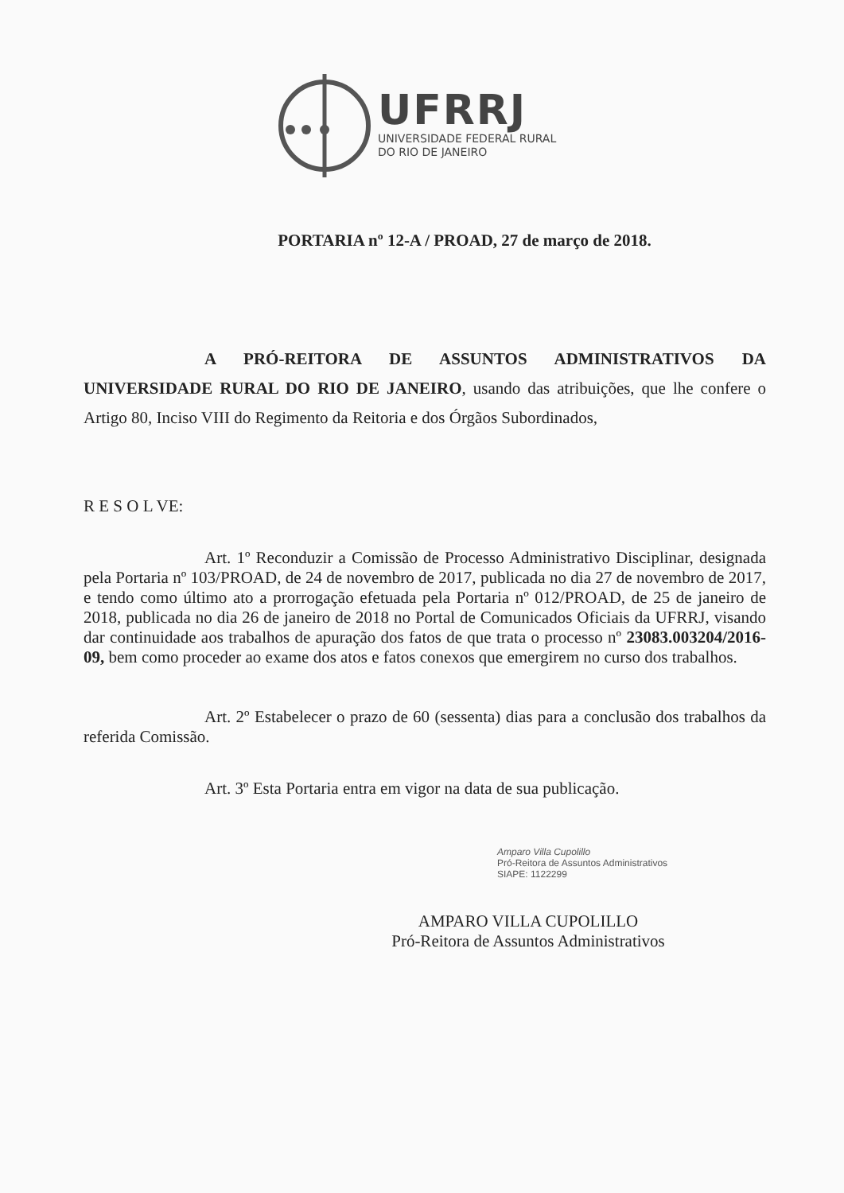UFRRJ
UNIVERSIDADE FEDERAL RURAL
DO RIO DE JANEIRO
PORTARIA nº 12-A / PROAD, 27 de março de 2018.
A PRÓ-REITORA DE ASSUNTOS ADMINISTRATIVOS DA UNIVERSIDADE RURAL DO RIO DE JANEIRO, usando das atribuições, que lhe confere o Artigo 80, Inciso VIII do Regimento da Reitoria e dos Órgãos Subordinados,
R E S O L VE:
Art. 1º Reconduzir a Comissão de Processo Administrativo Disciplinar, designada pela Portaria nº 103/PROAD, de 24 de novembro de 2017, publicada no dia 27 de novembro de 2017, e tendo como último ato a prorrogação efetuada pela Portaria nº 012/PROAD, de 25 de janeiro de 2018, publicada no dia 26 de janeiro de 2018 no Portal de Comunicados Oficiais da UFRRJ, visando dar continuidade aos trabalhos de apuração dos fatos de que trata o processo nº 23083.003204/2016-09, bem como proceder ao exame dos atos e fatos conexos que emergirem no curso dos trabalhos.
Art. 2º Estabelecer o prazo de 60 (sessenta) dias para a conclusão dos trabalhos da referida Comissão.
Art. 3º Esta Portaria entra em vigor na data de sua publicação.
Amparo Villa Cupolillo
Pró-Reitora de Assuntos Administrativos
SIAPE: 1122299
AMPARO VILLA CUPOLILLO
Pró-Reitora de Assuntos Administrativos